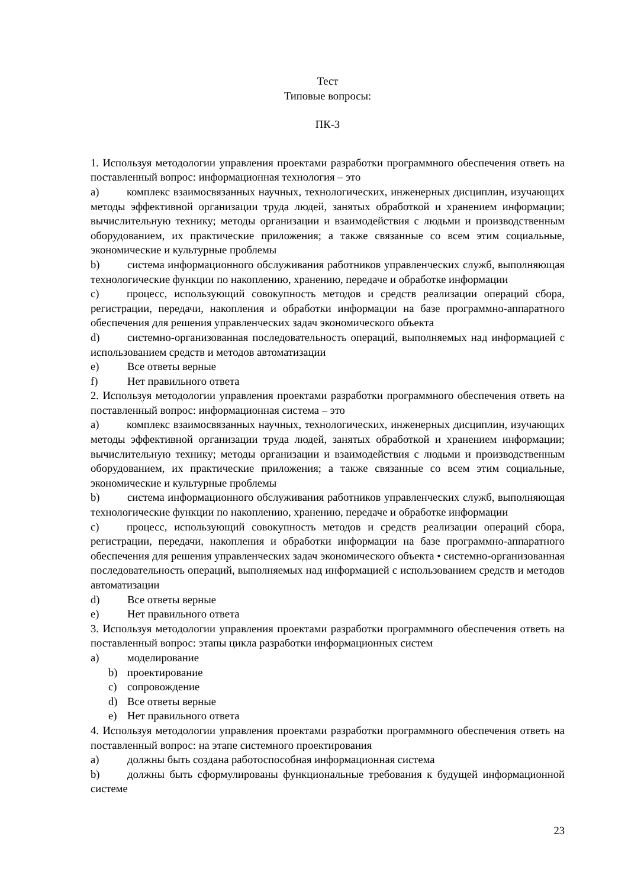Тест
Типовые вопросы:
ПК-3
1. Используя методологии управления проектами разработки программного обеспечения ответь на поставленный вопрос: информационная технология – это
a)   комплекс взаимосвязанных научных, технологических, инженерных дисциплин, изучающих методы эффективной организации труда людей, занятых обработкой и хранением информации; вычислительную технику; методы организации и взаимодействия с людьми и производственным оборудованием, их практические приложения; а также связанные со всем этим социальные, экономические и культурные проблемы
b)   система информационного обслуживания работников управленческих служб, выполняющая технологические функции по накоплению, хранению, передаче и обработке информации
c)   процесс, использующий совокупность методов и средств реализации операций сбора, регистрации, передачи, накопления и обработки информации на базе программно-аппаратного обеспечения для решения управленческих задач экономического объекта
d)   системно-организованная последовательность операций, выполняемых над информацией с использованием средств и методов автоматизации
e) Все ответы верные
f) Нет правильного ответа
2. Используя методологии управления проектами разработки программного обеспечения ответь на поставленный вопрос: информационная система – это
a)   комплекс взаимосвязанных научных, технологических, инженерных дисциплин, изучающих методы эффективной организации труда людей, занятых обработкой и хранением информации; вычислительную технику; методы организации и взаимодействия с людьми и производственным оборудованием, их практические приложения; а также связанные со всем этим социальные, экономические и культурные проблемы
b)   система информационного обслуживания работников управленческих служб, выполняющая технологические функции по накоплению, хранению, передаче и обработке информации
c)   процесс, использующий совокупность методов и средств реализации операций сбора, регистрации, передачи, накопления и обработки информации на базе программно-аппаратного обеспечения для решения управленческих задач экономического объекта • системно-организованная последовательность операций, выполняемых над информацией с использованием средств и методов автоматизации
d) Все ответы верные
e) Нет правильного ответа
3. Используя методологии управления проектами разработки программного обеспечения ответь на поставленный вопрос: этапы цикла разработки информационных систем
a) моделирование
b) проектирование
c) сопровождение
d) Все ответы верные
e) Нет правильного ответа
4. Используя методологии управления проектами разработки программного обеспечения ответь на поставленный вопрос: на этапе системного проектирования
a) должны быть создана работоспособная информационная система
b)   должны быть сформулированы функциональные требования к будущей информационной системе
23